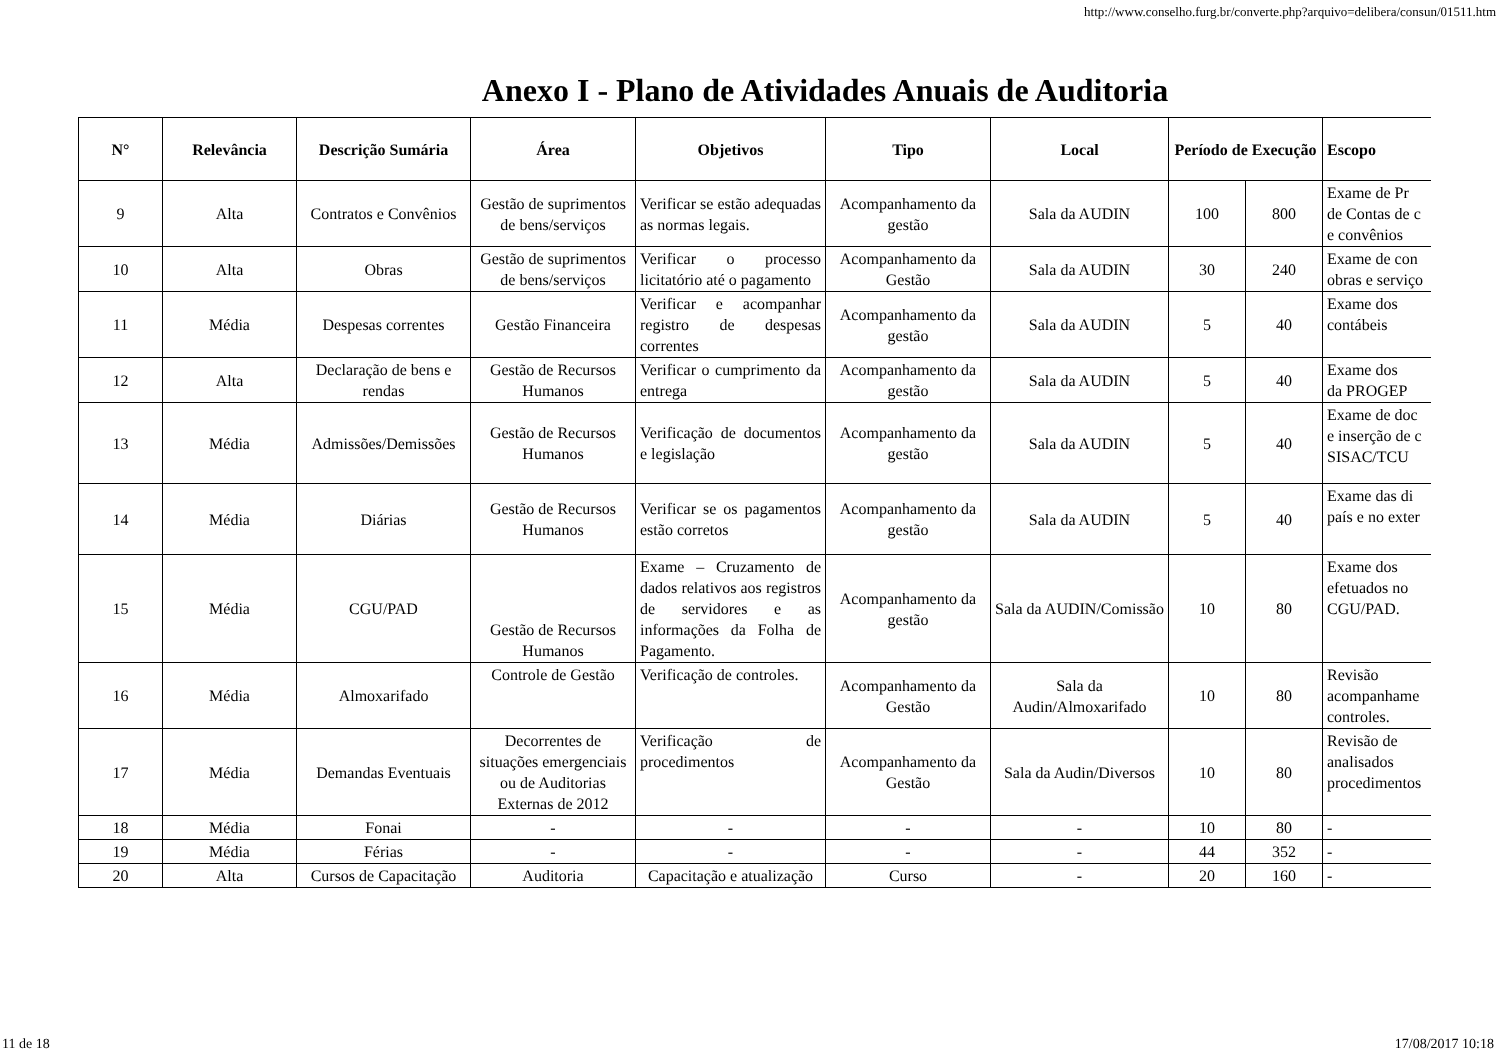http://www.conselho.furg.br/converte.php?arquivo=delibera/consun/01511.htm
Anexo I - Plano de Atividades Anuais de Auditoria
| N° | Relevância | Descrição Sumária | Área | Objetivos | Tipo | Local | Período de Execução | | Escopo |
| --- | --- | --- | --- | --- | --- | --- | --- | --- | --- |
| 9 | Alta | Contratos e Convênios | Gestão de suprimentos de bens/serviços | Verificar se estão adequadas as normas legais. | Acompanhamento da gestão | Sala da AUDIN | 100 | 800 | Exame de Pr de Contas de c e convênios |
| 10 | Alta | Obras | Gestão de suprimentos de bens/serviços | Verificar o processo licitatório até o pagamento | Acompanhamento da Gestão | Sala da AUDIN | 30 | 240 | Exame de con obras e serviço |
| 11 | Média | Despesas correntes | Gestão Financeira | Verificar e acompanhar registro de despesas correntes | Acompanhamento da gestão | Sala da AUDIN | 5 | 40 | Exame dos contábeis |
| 12 | Alta | Declaração de bens e rendas | Gestão de Recursos Humanos | Verificar o cumprimento da entrega | Acompanhamento da gestão | Sala da AUDIN | 5 | 40 | Exame dos da PROGEP |
| 13 | Média | Admissões/Demissões | Gestão de Recursos Humanos | Verificação de documentos e legislação | Acompanhamento da gestão | Sala da AUDIN | 5 | 40 | Exame de doc e inserção de c SISAC/TCU |
| 14 | Média | Diárias | Gestão de Recursos Humanos | Verificar se os pagamentos estão corretos | Acompanhamento da gestão | Sala da AUDIN | 5 | 40 | Exame das di país e no exter |
| 15 | Média | CGU/PAD | Gestão de Recursos Humanos | Exame – Cruzamento de dados relativos aos registros de servidores e as informações da Folha de Pagamento. | Acompanhamento da gestão | Sala da AUDIN/Comissão | 10 | 80 | Exame dos efetuados no CGU/PAD. |
| 16 | Média | Almoxarifado | Controle de Gestão | Verificação de controles. | Acompanhamento da Gestão | Sala da Audin/Almoxarifado | 10 | 80 | Revisão acompanhame controles. |
| 17 | Média | Demandas Eventuais | Decorrentes de situações emergenciais ou de Auditorias Externas de 2012 | Verificação de procedimentos | Acompanhamento da Gestão | Sala da Audin/Diversos | 10 | 80 | Revisão de analisados procedimentos |
| 18 | Média | Fonai | - | - | - | - | 10 | 80 | - |
| 19 | Média | Férias | - | - | - | - | 44 | 352 | - |
| 20 | Alta | Cursos de Capacitação | Auditoria | Capacitação e atualização | Curso | - | 20 | 160 | - |
11 de 18 17/08/2017 10:18